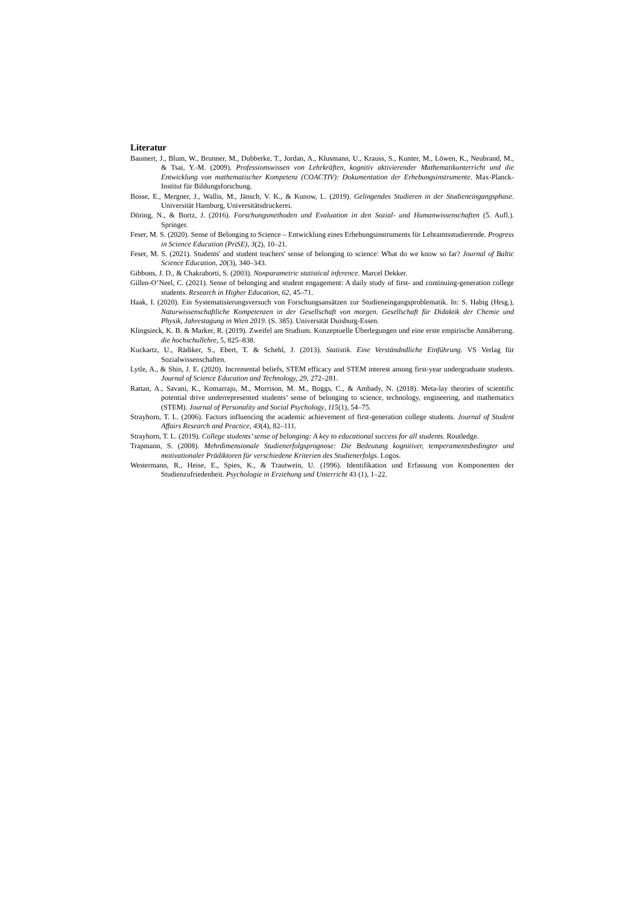Literatur
Baumert, J., Blum, W., Brunner, M., Dubberke, T., Jordan, A., Klusmann, U., Krauss, S., Kunter, M., Löwen, K., Neubrand, M., & Tsai, Y.-M. (2009). Professionswissen von Lehrkräften, kognitiv aktivierender Mathematikunterricht und die Entwicklung von mathematischer Kompetenz (COACTIV): Dokumentation der Erhebungsinstrumente. Max-Planck-Institut für Bildungsforschung.
Bosse, E., Mergner, J., Wallis, M., Jänsch, V. K., & Kunow, L. (2019). Gelingendes Studieren in der Studieneingangsphase. Universität Hamburg, Universitätsdruckerei.
Döring, N., & Bortz, J. (2016). Forschungsmethoden und Evaluation in den Sozial- und Humanwissenschaften (5. Aufl.). Springer.
Feser, M. S. (2020). Sense of Belonging to Science – Entwicklung eines Erhebungsinstruments für Lehramtsstudierende. Progress in Science Education (PriSE), 3(2), 10–21.
Feser, M. S. (2021). Students' and student teachers' sense of belonging to science: What do we know so far? Journal of Baltic Science Education, 20(3), 340–343.
Gibbons, J. D., & Chakraborti, S. (2003). Nonparametric statistical inference. Marcel Dekker.
Gillen-O’Neel, C. (2021). Sense of belonging and student engagement: A daily study of first- and continuing-generation college students. Research in Higher Education, 62, 45–71.
Haak, I. (2020). Ein Systematisierungsversuch von Forschungsansätzen zur Studieneingangsproblematik. In: S. Habig (Hrsg.), Naturwissenschaftliche Kompetenzen in der Gesellschaft von morgen. Gesellschaft für Didaktik der Chemie und Physik, Jahrestagung in Wien 2019. (S. 385). Universität Duisburg-Essen.
Klingsieck, K. B. & Marker, R. (2019). Zweifel am Studium. Konzeptuelle Überlegungen und eine erste empirische Annäherung. die hochschullehre, 5, 825–838.
Kuckartz, U., Rädiker, S., Ebert, T. & Schehl, J. (2013). Statistik. Eine Verständndliche Einführung. VS Verlag für Sozialwissenschaften.
Lytle, A., & Shin, J. E. (2020). Incremental beliefs, STEM efficacy and STEM interest among first-year undergraduate students. Journal of Science Education and Technology, 29, 272–281.
Rattan, A., Savani, K., Komarraju, M., Morrison, M. M., Boggs, C., & Ambady, N. (2018). Meta-lay theories of scientific potential drive underrepresented students’ sense of belonging to science, technology, engineering, and mathematics (STEM). Journal of Personality and Social Psychology, 115(1), 54–75.
Strayhorn, T. L. (2006). Factors influencing the academic achievement of first-generation college students. Journal of Student Affairs Research and Practice, 43(4), 82–111.
Strayhorn, T. L. (2019). College students’ sense of belonging: A key to educational success for all students. Routledge.
Trapmann, S. (2008). Mehrdimensionale Studienerfolgsprognose: Die Bedeutung kognitiver, temperamentsbedingter und motivationaler Prädiktoren für verschiedene Kriterien des Studienerfolgs. Logos.
Westermann, R., Heise, E., Spies, K., & Trautwein, U. (1996). Identifikation und Erfassung von Komponenten der Studienzufriedenheit. Psychologie in Erziehung und Unterricht 43 (1), 1–22.